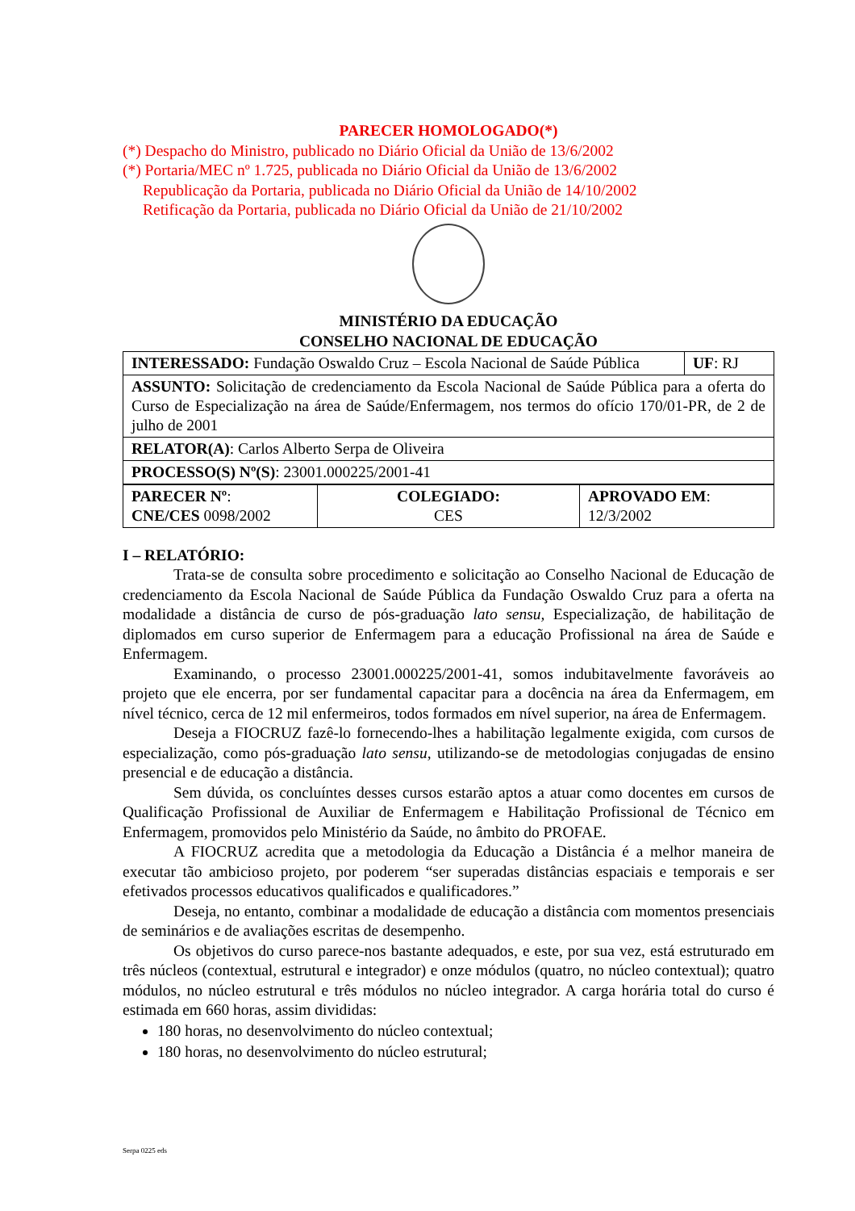PARECER HOMOLOGADO(*)
(*) Despacho do Ministro, publicado no Diário Oficial da União de 13/6/2002
(*) Portaria/MEC nº 1.725, publicada no Diário Oficial da União de 13/6/2002
Republicação da Portaria, publicada no Diário Oficial da União de 14/10/2002
Retificação da Portaria, publicada no Diário Oficial da União de 21/10/2002
MINISTÉRIO DA EDUCAÇÃO
CONSELHO NACIONAL DE EDUCAÇÃO
| INTERESSADO: Fundação Oswaldo Cruz – Escola Nacional de Saúde Pública | UF : RJ |
| ASSUNTO: Solicitação de credenciamento da Escola Nacional de Saúde Pública para a oferta do Curso de Especialização na área de Saúde/Enfermagem, nos termos do ofício 170/01-PR, de 2 de julho de 2001 | |
| RELATOR(A) : Carlos Alberto Serpa de Oliveira | |
| PROCESSO(S) Nº(S) : 23001.000225/2001-41 | |
| PARECER Nº : CNE/CES 0098/2002 | COLEGIADO: CES | APROVADO EM : 12/3/2002 |
I – RELATÓRIO:
Trata-se de consulta sobre procedimento e solicitação ao Conselho Nacional de Educação de credenciamento da Escola Nacional de Saúde Pública da Fundação Oswaldo Cruz para a oferta na modalidade a distância de curso de pós-graduação lato sensu, Especialização, de habilitação de diplomados em curso superior de Enfermagem para a educação Profissional na área de Saúde e Enfermagem.
Examinando, o processo 23001.000225/2001-41, somos indubitavelmente favoráveis ao projeto que ele encerra, por ser fundamental capacitar para a docência na área da Enfermagem, em nível técnico, cerca de 12 mil enfermeiros, todos formados em nível superior, na área de Enfermagem.
Deseja a FIOCRUZ fazê-lo fornecendo-lhes a habilitação legalmente exigida, com cursos de especialização, como pós-graduação lato sensu, utilizando-se de metodologias conjugadas de ensino presencial e de educação a distância.
Sem dúvida, os concluíntes desses cursos estarão aptos a atuar como docentes em cursos de Qualificação Profissional de Auxiliar de Enfermagem e Habilitação Profissional de Técnico em Enfermagem, promovidos pelo Ministério da Saúde, no âmbito do PROFAE.
A FIOCRUZ acredita que a metodologia da Educação a Distância é a melhor maneira de executar tão ambicioso projeto, por poderem “ser superadas distâncias espaciais e temporais e ser efetivados processos educativos qualificados e qualificadores.”
Deseja, no entanto, combinar a modalidade de educação a distância com momentos presenciais de seminários e de avaliações escritas de desempenho.
Os objetivos do curso parece-nos bastante adequados, e este, por sua vez, está estruturado em três núcleos (contextual, estrutural e integrador) e onze módulos (quatro, no núcleo contextual); quatro módulos, no núcleo estrutural e três módulos no núcleo integrador. A carga horária total do curso é estimada em 660 horas, assim divididas:
180 horas, no desenvolvimento do núcleo contextual;
180 horas, no desenvolvimento do núcleo estrutural;
Serpa 0225 eds